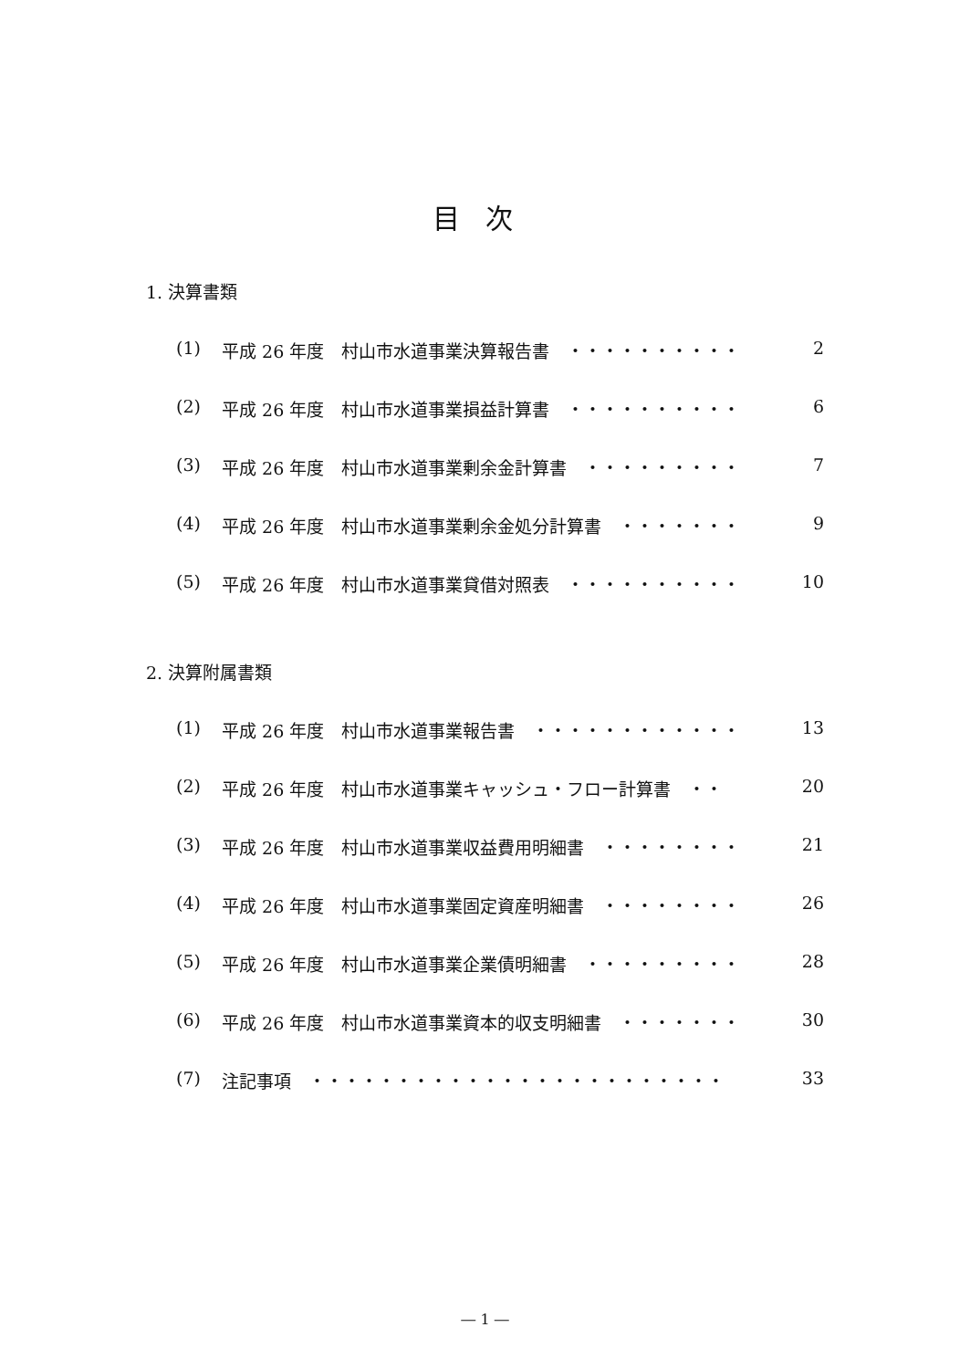目次
1. 決算書類
(1) 平成 26 年度　村山市水道事業決算報告書　・・・・・・・・・・ 2
(2) 平成 26 年度　村山市水道事業損益計算書　・・・・・・・・・・ 6
(3) 平成 26 年度　村山市水道事業剰余金計算書　・・・・・・・・・ 7
(4) 平成 26 年度　村山市水道事業剰余金処分計算書　・・・・・・・ 9
(5) 平成 26 年度　村山市水道事業貸借対照表　・・・・・・・・・・ 10
2. 決算附属書類
(1) 平成 26 年度　村山市水道事業報告書　・・・・・・・・・・・・ 13
(2) 平成 26 年度　村山市水道事業キャッシュ・フロー計算書　・・ 20
(3) 平成 26 年度　村山市水道事業収益費用明細書　・・・・・・・・ 21
(4) 平成 26 年度　村山市水道事業固定資産明細書　・・・・・・・・ 26
(5) 平成 26 年度　村山市水道事業企業債明細書　・・・・・・・・・ 28
(6) 平成 26 年度　村山市水道事業資本的収支明細書　・・・・・・・ 30
(7) 注記事項　・・・・・・・・・・・・・・・・・・・・・・・・ 33
― 1 ―